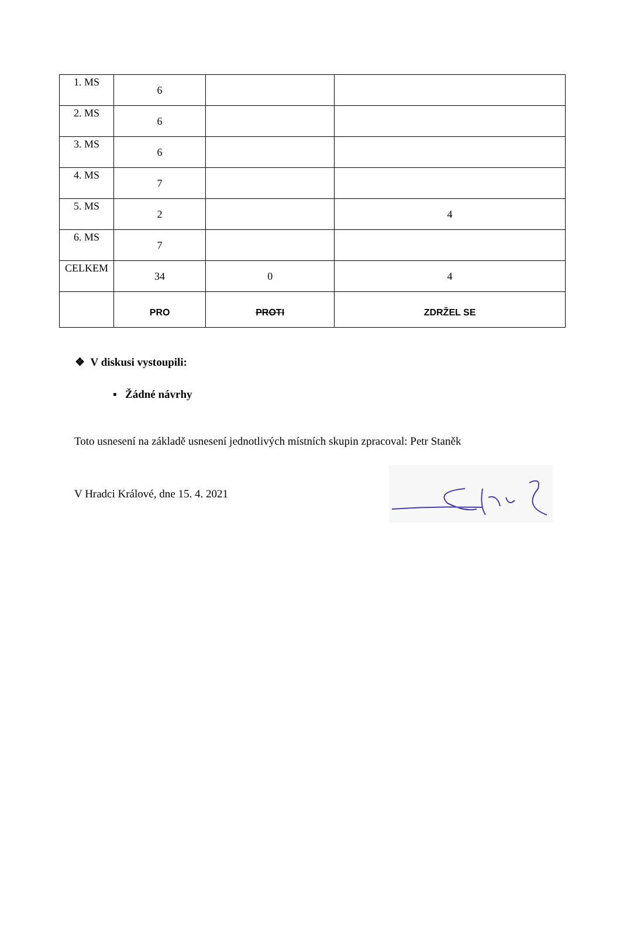| 1. MS | 6 | | |
| 2. MS | 6 | | |
| 3. MS | 6 | | |
| 4. MS | 7 | | |
| 5. MS | 2 | | 4 |
| 6. MS | 7 | | |
| CELKEM | 34 | 0 | 4 |
| | PRO | PROTI | ZDRŽEL SE |
❖ V diskusi vystoupili:
▪ Žádné návrhy
Toto usnesení na základě usnesení jednotlivých místních skupin zpracoval: Petr Staněk
V Hradci Králové, dne 15. 4. 2021